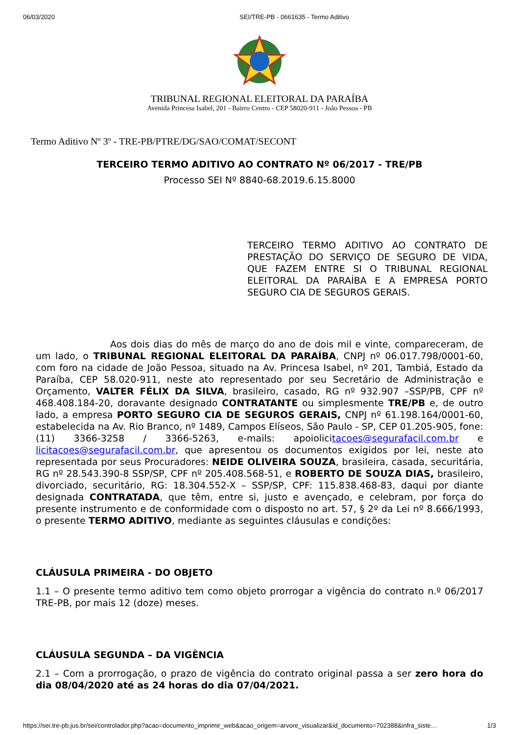06/03/2020 SEI/TRE-PB - 0661635 - Termo Aditivo
TRIBUNAL REGIONAL ELEITORAL DA PARAÍBA
Avenida Princesa Isabel, 201 - Bairro Centro - CEP 58020-911 - João Pessoa - PB
Termo Aditivo Nº 3º - TRE-PB/PTRE/DG/SAO/COMAT/SECONT
TERCEIRO TERMO ADITIVO AO CONTRATO Nº 06/2017 - TRE/PB
Processo SEI Nº 8840-68.2019.6.15.8000
TERCEIRO TERMO ADITIVO AO CONTRATO DE PRESTAÇÃO DO SERVIÇO DE SEGURO DE VIDA, QUE FAZEM ENTRE SI O TRIBUNAL REGIONAL ELEITORAL DA PARAÍBA E A EMPRESA PORTO SEGURO CIA DE SEGUROS GERAIS.
Aos dois dias do mês de março do ano de dois mil e vinte, compareceram, de um lado, o TRIBUNAL REGIONAL ELEITORAL DA PARAÍBA, CNPJ nº 06.017.798/0001-60, com foro na cidade de João Pessoa, situado na Av. Princesa Isabel, nº 201, Tambiá, Estado da Paraíba, CEP 58.020-911, neste ato representado por seu Secretário de Administração e Orçamento, VALTER FÉLIX DA SILVA, brasileiro, casado, RG nº 932.907 –SSP/PB, CPF nº 468.408.184-20, doravante designado CONTRATANTE ou simplesmente TRE/PB e, de outro lado, a empresa PORTO SEGURO CIA DE SEGUROS GERAIS, CNPJ nº 61.198.164/0001-60, estabelecida na Av. Rio Branco, nº 1489, Campos Elíseos, São Paulo - SP, CEP 01.205-905, fone: (11) 3366-3258 / 3366-5263, e-mails: apoiolicitacoes@segurafacil.com.br e licitacoes@segurafacil.com.br, que apresentou os documentos exigidos por lei, neste ato representada por seus Procuradores: NEIDE OLIVEIRA SOUZA, brasileira, casada, securitária, RG nº 28.543.390-8 SSP/SP, CPF nº 205.408.568-51, e ROBERTO DE SOUZA DIAS, brasileiro, divorciado, securitário, RG: 18.304.552-X – SSP/SP, CPF: 115.838.468-83, daqui por diante designada CONTRATADA, que têm, entre si, justo e avençado, e celebram, por força do presente instrumento e de conformidade com o disposto no art. 57, § 2º da Lei nº 8.666/1993, o presente TERMO ADITIVO, mediante as seguintes cláusulas e condições:
CLÁUSULA PRIMEIRA - DO OBJETO
1.1 – O presente termo aditivo tem como objeto prorrogar a vigência do contrato n.º 06/2017 TRE-PB, por mais 12 (doze) meses.
CLÁUSULA SEGUNDA – DA VIGÊNCIA
2.1 – Com a prorrogação, o prazo de vigência do contrato original passa a ser zero hora do dia 08/04/2020 até as 24 horas do dia 07/04/2021.
https://sei.tre-pb.jus.br/sei/controlador.php?acao=documento_imprimir_web&acao_origem=arvore_visualizar&id_documento=702388&infra_siste… 1/3